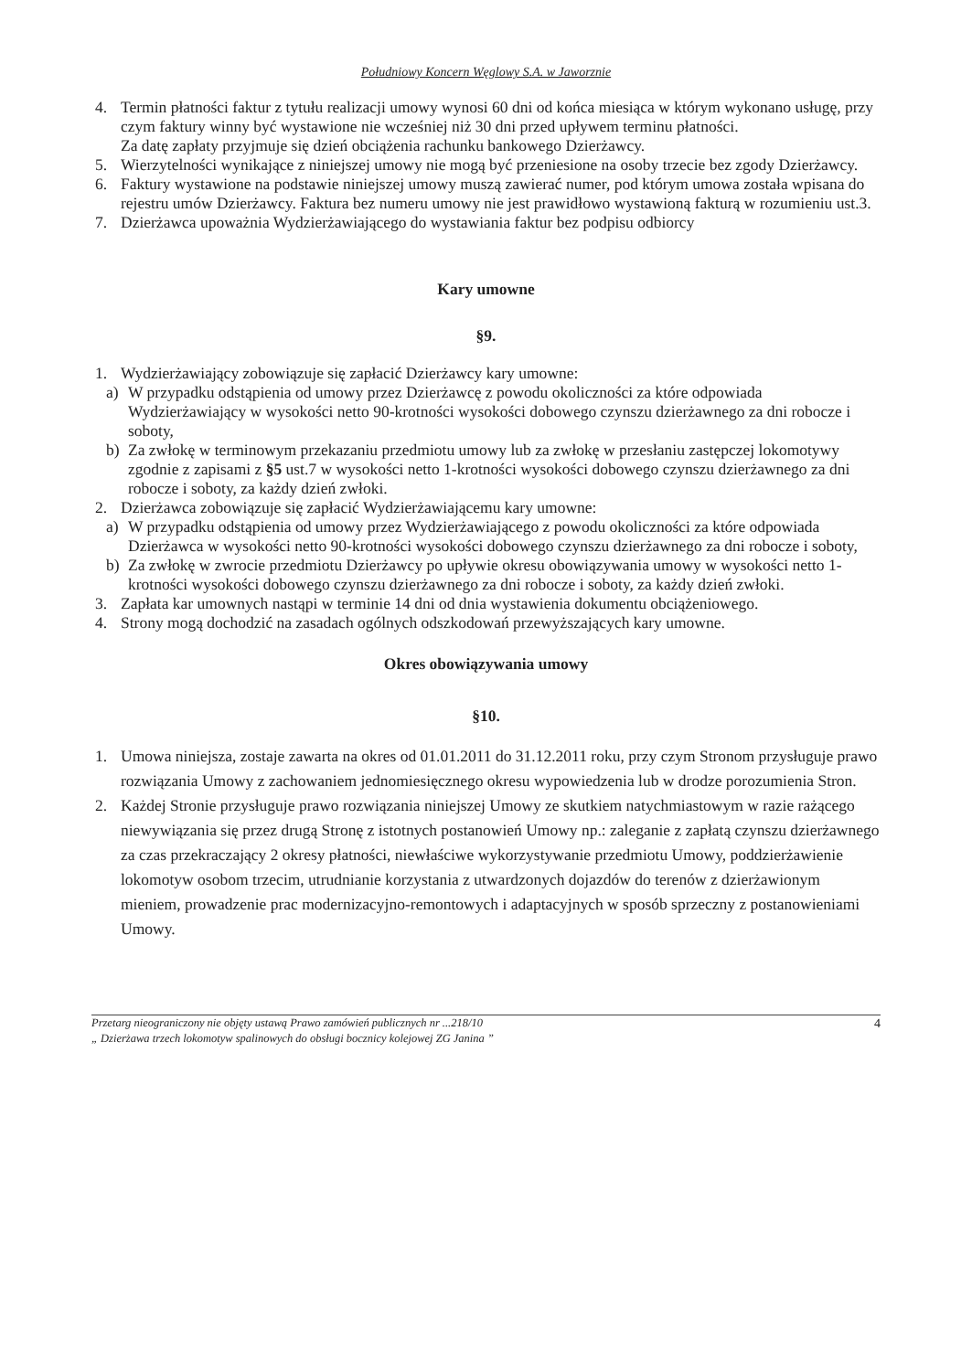Południowy Koncern Węglowy S.A. w Jaworznie
4. Termin płatności faktur z tytułu realizacji umowy wynosi 60 dni od końca miesiąca w którym wykonano usługę, przy czym faktury winny być wystawione nie wcześniej niż 30 dni przed upływem terminu płatności.
Za datę zapłaty przyjmuje się dzień obciążenia rachunku bankowego Dzierżawcy.
5. Wierzytelności wynikające z niniejszej umowy nie mogą być przeniesione na osoby trzecie bez zgody Dzierżawcy.
6. Faktury wystawione na podstawie niniejszej umowy muszą zawierać numer, pod którym umowa została wpisana do rejestru umów Dzierżawcy. Faktura bez numeru umowy nie jest prawidłowo wystawioną fakturą w rozumieniu ust.3.
7. Dzierżawca upoważnia Wydzierżawiającego do wystawiania faktur bez podpisu odbiorcy
Kary umowne
§9.
1. Wydzierżawiający zobowiązuje się zapłacić Dzierżawcy kary umowne:
a) W przypadku odstąpienia od umowy przez Dzierżawcę z powodu okoliczności za które odpowiada Wydzierżawiający w wysokości netto 90-krotności wysokości dobowego czynszu dzierżawnego za dni robocze i soboty,
b) Za zwłokę w terminowym przekazaniu przedmiotu umowy lub za zwłokę w przesłaniu zastępczej lokomotywy zgodnie z zapisami z §5 ust.7 w wysokości netto 1-krotności wysokości dobowego czynszu dzierżawnego za dni robocze i soboty, za każdy dzień zwłoki.
2. Dzierżawca zobowiązuje się zapłacić Wydzierżawiającemu kary umowne:
a) W przypadku odstąpienia od umowy przez Wydzierżawiającego z powodu okoliczności za które odpowiada Dzierżawca w wysokości netto 90-krotności wysokości dobowego czynszu dzierżawnego za dni robocze i soboty,
b) Za zwłokę w zwrocie przedmiotu Dzierżawcy po upływie okresu obowiązywania umowy w wysokości netto 1-krotności wysokości dobowego czynszu dzierżawnego za dni robocze i soboty, za każdy dzień zwłoki.
3. Zapłata kar umownych nastąpi w terminie 14 dni od dnia wystawienia dokumentu obciążeniowego.
4. Strony mogą dochodzić na zasadach ogólnych odszkodowań przewyższających kary umowne.
Okres obowiązywania umowy
§10.
1. Umowa niniejsza, zostaje zawarta na okres od 01.01.2011 do 31.12.2011 roku, przy czym Stronom przysługuje prawo rozwiązania Umowy z zachowaniem jednomiesięcznego okresu wypowiedzenia lub w drodze porozumienia Stron.
2. Każdej Stronie przysługuje prawo rozwiązania niniejszej Umowy ze skutkiem natychmiastowym w razie rażącego niewywiązania się przez drugą Stronę z istotnych postanowień Umowy np.: zaleganie z zapłatą czynszu dzierżawnego za czas przekraczający 2 okresy płatności, niewłaściwe wykorzystywanie przedmiotu Umowy, poddzierżawienie lokomotyw osobom trzecim, utrudnianie korzystania z utwardzonych dojazdów do terenów z dzierżawionym mieniem, prowadzenie prac modernizacyjno-remontowych i adaptacyjnych w sposób sprzeczny z postanowieniami Umowy.
Przetarg nieograniczony nie objęty ustawą Prawo zamówień publicznych nr ...218/10
„ Dzierżawa trzech lokomotyw spalinowych do obsługi bocznicy kolejowej ZG Janina ”
4